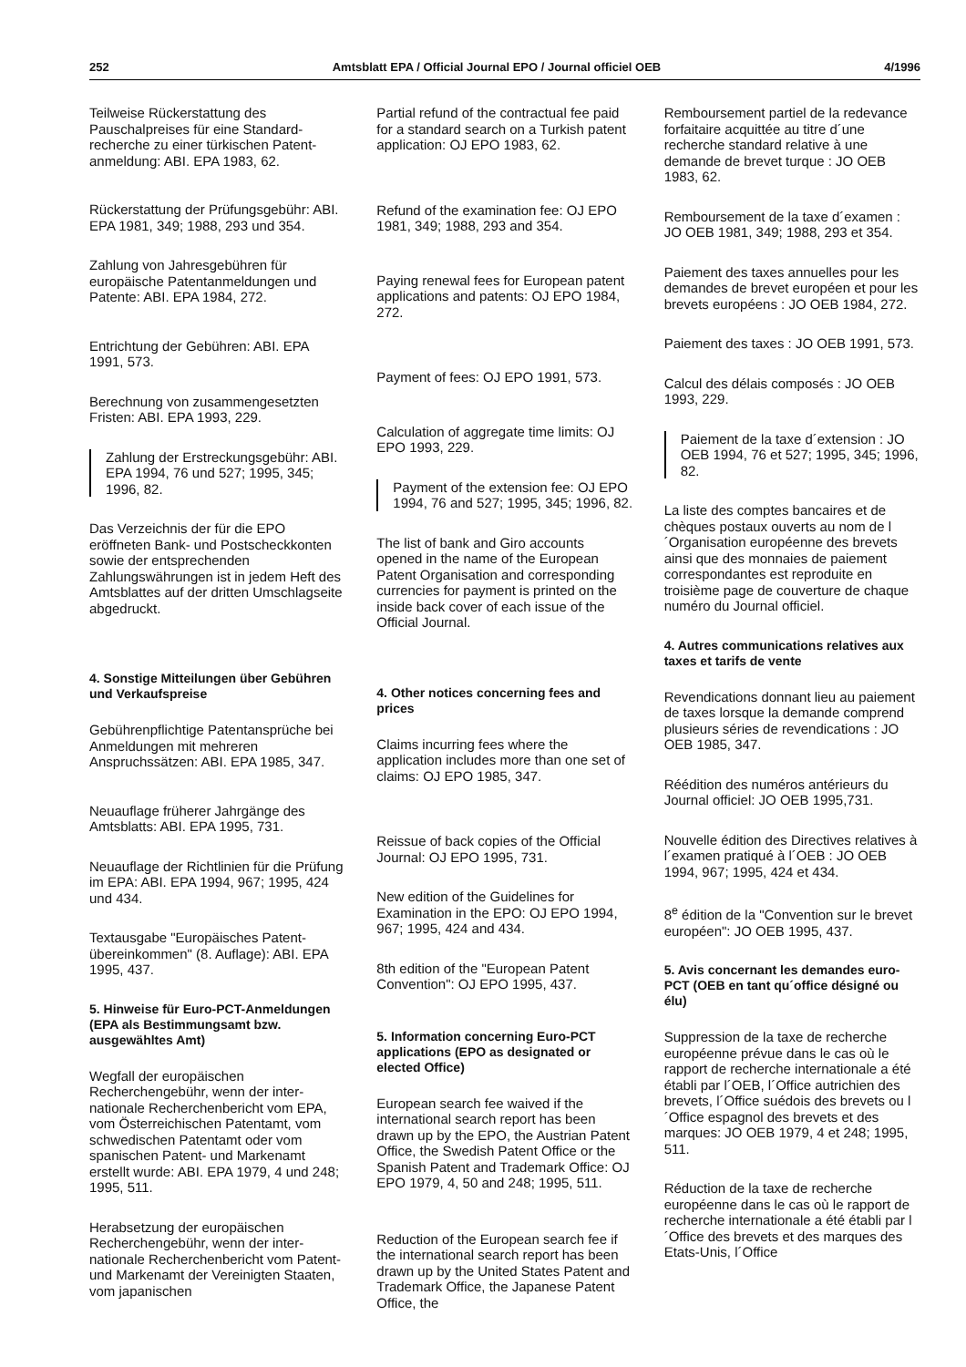252 Amtsblatt EPA / Official Journal EPO / Journal officiel OEB 4/1996
Teilweise Rückerstattung des Pauschalpreises für eine Standard­recherche zu einer türkischen Patent­anmeldung: ABI. EPA 1983, 62.
Rückerstattung der Prüfungsgebühr: ABI. EPA 1981, 349; 1988, 293 und 354.
Zahlung von Jahresgebühren für europäische Patentanmeldungen und Patente: ABI. EPA 1984, 272.
Entrichtung der Gebühren: ABI. EPA 1991, 573.
Berechnung von zusammengesetz­ten Fristen: ABI. EPA 1993, 229.
Zahlung der Erstreckungsgebühr: ABI. EPA 1994, 76 und 527; 1995, 345; 1996, 82.
Das Verzeichnis der für die EPO eröffneten Bank- und Postscheckkon­ten sowie der entsprechenden Zahlungswährungen ist in jedem Heft des Amtsblattes auf der dritten Umschlagseite abgedruckt.
4. Sonstige Mitteilungen über Gebühren und Verkaufspreise
Gebührenpflichtige Patentansprüche bei Anmeldungen mit mehreren Anspruchssätzen: ABI. EPA 1985, 347.
Neuauflage früherer Jahrgänge des Amtsblatts: ABI. EPA 1995, 731.
Neuauflage der Richtlinien für die Prüfung im EPA: ABI. EPA 1994, 967; 1995, 424 und 434.
Textausgabe "Europäisches Patent­übereinkommen" (8. Auflage): ABI. EPA 1995, 437.
5. Hinweise für Euro-PCT-Anmeldun­gen (EPA als Bestimmungsamt bzw. ausgewähltes Amt)
Wegfall der europäischen Recherchengebühr, wenn der inter­nationale Recherchenbericht vom EPA, vom Österreichischen Patent­amt, vom schwedischen Patentamt oder vom spanischen Patent- und Markenamt erstellt wurde: ABI. EPA 1979, 4 und 248; 1995, 511.
Herabsetzung der europäischen Recherchengebühr, wenn der inter­nationale Recherchenbericht vom Patent- und Markenamt der Verei­nigten Staaten, vom japanischen
Partial refund of the contractual fee paid for a standard search on a Turkish patent application: OJ EPO 1983, 62.
Refund of the examination fee: OJ EPO 1981, 349; 1988, 293 and 354.
Paying renewal fees for European patent applications and patents: OJ EPO 1984, 272.
Payment of fees: OJ EPO 1991, 573.
Calculation of aggregate time limits: OJ EPO 1993, 229.
Payment of the extension fee: OJ EPO 1994, 76 and 527; 1995, 345; 1996, 82.
The list of bank and Giro accounts opened in the name of the European Patent Organisation and correspond­ing currencies for payment is printed on the inside back cover of each issue of the Official Journal.
4. Other notices concerning fees and prices
Claims incurring fees where the application includes more than one set of claims: OJ EPO 1985, 347.
Reissue of back copies of the Official Journal: OJ EPO 1995, 731.
New edition of the Guidelines for Examination in the EPO: OJ EPO 1994, 967; 1995, 424 and 434.
8th edition of the "European Patent Convention": OJ EPO 1995, 437.
5. Information concerning Euro-PCT applications (EPO as designated or elected Office)
European search fee waived if the international search report has been drawn up by the EPO, the Austrian Patent Office, the Swedish Patent Office or the Spanish Patent and Trademark Office: OJ EPO 1979, 4, 50 and 248; 1995, 511.
Reduction of the European search fee if the international search report has been drawn up by the United States Patent and Trademark Office, the Japanese Patent Office, the
Remboursement partiel de la rede­vance forfaitaire acquittée au titre d´une recherche standard relative à une demande de brevet turque : JO OEB 1983, 62.
Remboursement de la taxe d´exam­en : JO OEB 1981, 349; 1988, 293 et 354.
Paiement des taxes annuelles pour les demandes de brevet européen et pour les brevets européens : JO OEB 1984, 272.
Paiement des taxes : JO OEB 1991, 573.
Calcul des délais composés : JO OEB 1993, 229.
Paiement de la taxe d´extension : JO OEB 1994, 76 et 527; 1995, 345; 1996, 82.
La liste des comptes bancaires et de chèques postaux ouverts au nom de l´Organisation européenne des brevets ainsi que des monnaies de paiement correspondantes est repro­duite en troisième page de couver­ture de chaque numéro du Journal officiel.
4. Autres communications relatives aux taxes et tarifs de vente
Revendications donnant lieu au paiement de taxes lorsque la demande comprend plusieurs séries de revendications : JO OEB 1985, 347.
Réédition des numéros antérieurs du Journal officiel: JO OEB 1995,731.
Nouvelle édition des Directives rela­tives à l´examen pratiqué à l´OEB : JO OEB 1994, 967; 1995, 424 et 434.
8<sup>e</sup> édition de la "Convention sur le brevet européen": JO OEB 1995, 437.
5. Avis concernant les demandes euro-PCT (OEB en tant qu´office désigné ou élu)
Suppression de la taxe de recherche européenne prévue dans le cas où le rapport de recherche internationale a été établi par l´OEB, l´Office autrichien des brevets, l´Office sué­dois des brevets ou l´Office espagnol des brevets et des marques: JO OEB 1979, 4 et 248; 1995, 511.
Réduction de la taxe de recherche européenne dans le cas où le rapport de recherche internationale a été établi par l´Office des brevets et des marques des Etats-Unis, l´Office